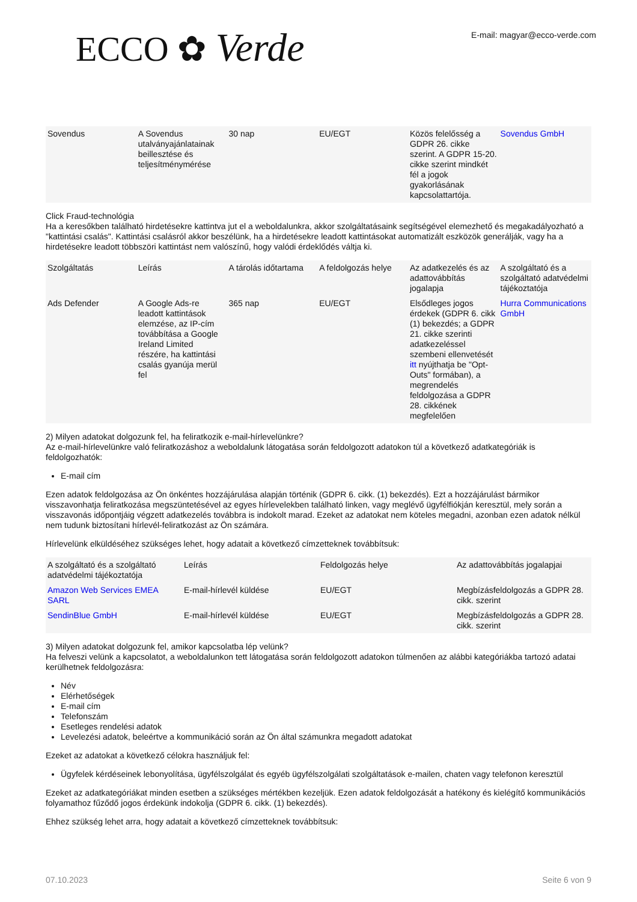ECCO ✿ Verde
E-mail: magyar@ecco-verde.com
| Sovendus | A Sovendus utalványajánlatainak beillesztése és teljesítménymérése | 30 nap | EU/EGT | Közös felelősség a GDPR 26. cikke szerint. A GDPR 15-20. cikke szerint mindkét fél a jogok gyakorlásának kapcsolattartója. | Sovendus GmbH |
Click Fraud-technológia
Ha a keresőkben található hirdetésekre kattintva jut el a weboldalunkra, akkor szolgáltatásaink segítségével elemezhető és megakadályozható a "kattintási csalás". Kattintási csalásról akkor beszélünk, ha a hirdetésekre leadott kattintásokat automatizált eszközök generálják, vagy ha a hirdetésekre leadott többszöri kattintást nem valószínű, hogy valódi érdeklődés váltja ki.
| Szolgáltatás | Leírás | A tárolás időtartama | A feldolgozás helye | Az adatkezelés és az adattovábbítás jogalapja | A szolgáltató és a szolgáltató adatvédelmi tájékoztatója |
| Ads Defender | A Google Ads-re leadott kattintások elemzése, az IP-cím továbbítása a Google Ireland Limited részére, ha kattintási csalás gyanúja merül fel | 365 nap | EU/EGT | Elsődleges jogos érdekek (GDPR 6. cikk (1) bekezdés; a GDPR 21. cikke szerinti adatkezeléssel szembeni ellenvetését itt nyújthatja be "Opt-Outs" formában), a megrendelés feldolgozása a GDPR 28. cikkének megfelelően | Hurra Communications GmbH |
2) Milyen adatokat dolgozunk fel, ha feliratkozik e-mail-hírlevelünkre?
Az e-mail-hírlevelünkre való feliratkozáshoz a weboldalunk látogatása során feldolgozott adatokon túl a következő adatkategóriák is feldolgozhatók:
E-mail cím
Ezen adatok feldolgozása az Ön önkéntes hozzájárulása alapján történik (GDPR 6. cikk. (1) bekezdés). Ezt a hozzájárulást bármikor visszavonhatja feliratkozása megszüntetésével az egyes hírlevelekben található linken, vagy meglévő ügyfélfiókján keresztül, mely során a visszavonás időpontjáig végzett adatkezelés továbbra is indokolt marad. Ezeket az adatokat nem köteles megadni, azonban ezen adatok nélkül nem tudunk biztosítani hírlevél-feliratkozást az Ön számára.
Hírlevelünk elküldéséhez szükséges lehet, hogy adatait a következő címzetteknek továbbítsuk:
| A szolgáltató és a szolgáltató adatvédelmi tájékoztatója | Leírás | Feldolgozás helye | Az adattovábbítás jogalapjai |
| Amazon Web Services EMEA SARL | E-mail-hírlevél küldése | EU/EGT | Megbízásfeldolgozás a GDPR 28. cikk. szerint |
| SendinBlue GmbH | E-mail-hírlevél küldése | EU/EGT | Megbízásfeldolgozás a GDPR 28. cikk. szerint |
3) Milyen adatokat dolgozunk fel, amikor kapcsolatba lép velünk?
Ha felveszi velünk a kapcsolatot, a weboldalunkon tett látogatása során feldolgozott adatokon túlmenően az alábbi kategóriákba tartozó adatai kerülhetnek feldolgozásra:
Név
Elérhetőségek
E-mail cím
Telefonszám
Esetleges rendelési adatok
Levelezési adatok, beleértve a kommunikáció során az Ön által számunkra megadott adatokat
Ezeket az adatokat a következő célokra használjuk fel:
Ügyfelek kérdéseinek lebonyolítása, ügyfélszolgálat és egyéb ügyfélszolgálati szolgáltatások e-mailen, chaten vagy telefonon keresztül
Ezeket az adatkategóriákat minden esetben a szükséges mértékben kezeljük. Ezen adatok feldolgozását a hatékony és kielégítő kommunikációs folyamathoz fűződő jogos érdekünk indokolja (GDPR 6. cikk. (1) bekezdés).
Ehhez szükség lehet arra, hogy adatait a következő címzetteknek továbbítsuk:
07.10.2023 Seite 6 von 9